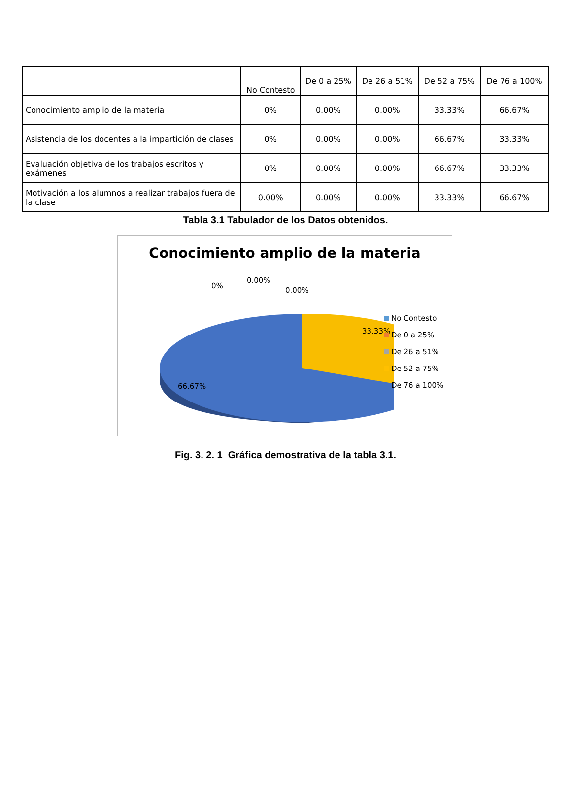| | No Contesto | De 0 a 25% | De 26 a 51% | De 52 a 75% | De 76 a 100% |
| --- | --- | --- | --- | --- | --- |
| Conocimiento amplio de la materia | 0% | 0.00% | 0.00% | 33.33% | 66.67% |
| Asistencia de los docentes a la impartición de clases | 0% | 0.00% | 0.00% | 66.67% | 33.33% |
| Evaluación objetiva de los trabajos escritos y exámenes | 0% | 0.00% | 0.00% | 66.67% | 33.33% |
| Motivación a los alumnos a realizar trabajos fuera de la clase | 0.00% | 0.00% | 0.00% | 33.33% | 66.67% |
Tabla 3.1 Tabulador de los Datos obtenidos.
Conocimiento amplio de la materia
0%
0.00%
0.00%
33.33%
66.67%
No Contesto
De 0 a 25%
De 26 a 51%
De 52 a 75%
De 76 a 100%
Fig. 3. 2. 1 Gráfica demostrativa de la tabla 3.1.